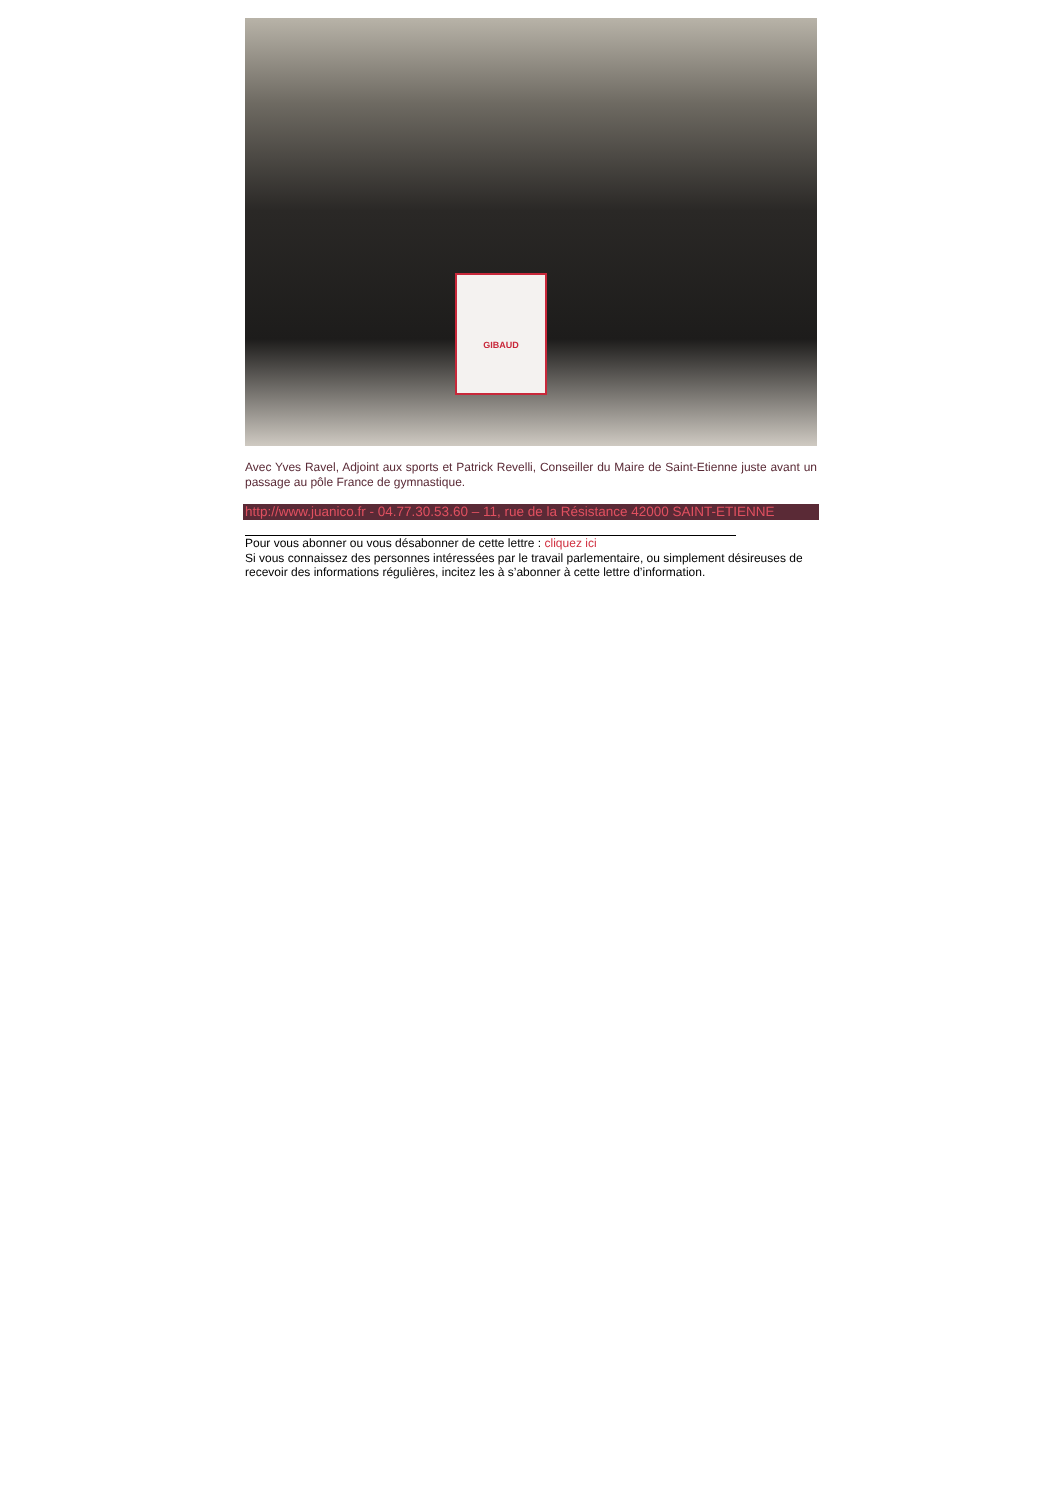GIBAUD
Avec Yves Ravel, Adjoint aux sports et Patrick Revelli, Conseiller du Maire de Saint-Etienne juste avant un passage au pôle France de gymnastique.
http://www.juanico.fr - 04.77.30.53.60 – 11, rue de la Résistance 42000 SAINT-ETIENNE
Pour vous abonner ou vous désabonner de cette lettre : cliquez ici
Si vous connaissez des personnes intéressées par le travail parlementaire, ou simplement désireuses de recevoir des informations régulières, incitez les à s’abonner à cette lettre d’information.